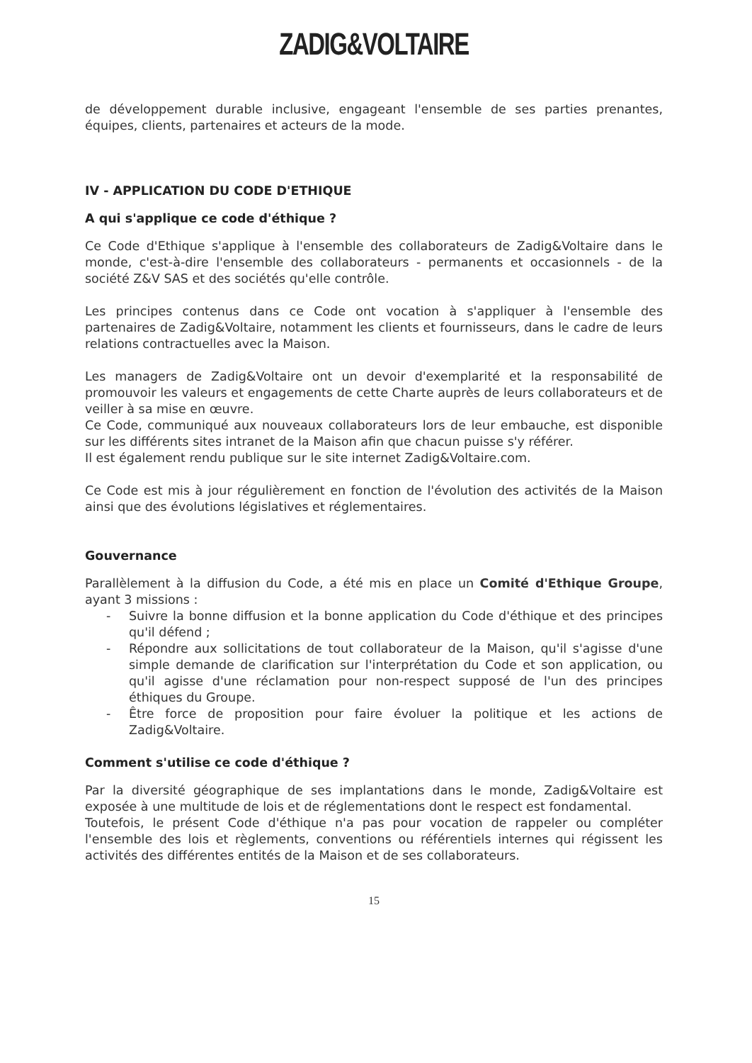ZADIG&VOLTAIRE
de développement durable inclusive, engageant l'ensemble de ses parties prenantes, équipes, clients, partenaires et acteurs de la mode.
IV - APPLICATION DU CODE D'ETHIQUE
A qui s'applique ce code d'éthique ?
Ce Code d'Ethique s'applique à l'ensemble des collaborateurs de Zadig&Voltaire dans le monde, c'est-à-dire l'ensemble des collaborateurs - permanents et occasionnels - de la société Z&V SAS et des sociétés qu'elle contrôle.
Les principes contenus dans ce Code ont vocation à s'appliquer à l'ensemble des partenaires de Zadig&Voltaire, notamment les clients et fournisseurs, dans le cadre de leurs relations contractuelles avec la Maison.
Les managers de Zadig&Voltaire ont un devoir d'exemplarité et la responsabilité de promouvoir les valeurs et engagements de cette Charte auprès de leurs collaborateurs et de veiller à sa mise en œuvre.
Ce Code, communiqué aux nouveaux collaborateurs lors de leur embauche, est disponible sur les différents sites intranet de la Maison afin que chacun puisse s'y référer.
Il est également rendu publique sur le site internet Zadig&Voltaire.com.
Ce Code est mis à jour régulièrement en fonction de l'évolution des activités de la Maison ainsi que des évolutions législatives et réglementaires.
Gouvernance
Parallèlement à la diffusion du Code, a été mis en place un Comité d'Ethique Groupe, ayant 3 missions :
- Suivre la bonne diffusion et la bonne application du Code d'éthique et des principes qu'il défend ;
- Répondre aux sollicitations de tout collaborateur de la Maison, qu'il s'agisse d'une simple demande de clarification sur l'interprétation du Code et son application, ou qu'il agisse d'une réclamation pour non-respect supposé de l'un des principes éthiques du Groupe.
- Être force de proposition pour faire évoluer la politique et les actions de Zadig&Voltaire.
Comment s'utilise ce code d'éthique ?
Par la diversité géographique de ses implantations dans le monde, Zadig&Voltaire est exposée à une multitude de lois et de réglementations dont le respect est fondamental.
Toutefois, le présent Code d'éthique n'a pas pour vocation de rappeler ou compléter l'ensemble des lois et règlements, conventions ou référentiels internes qui régissent les activités des différentes entités de la Maison et de ses collaborateurs.
15